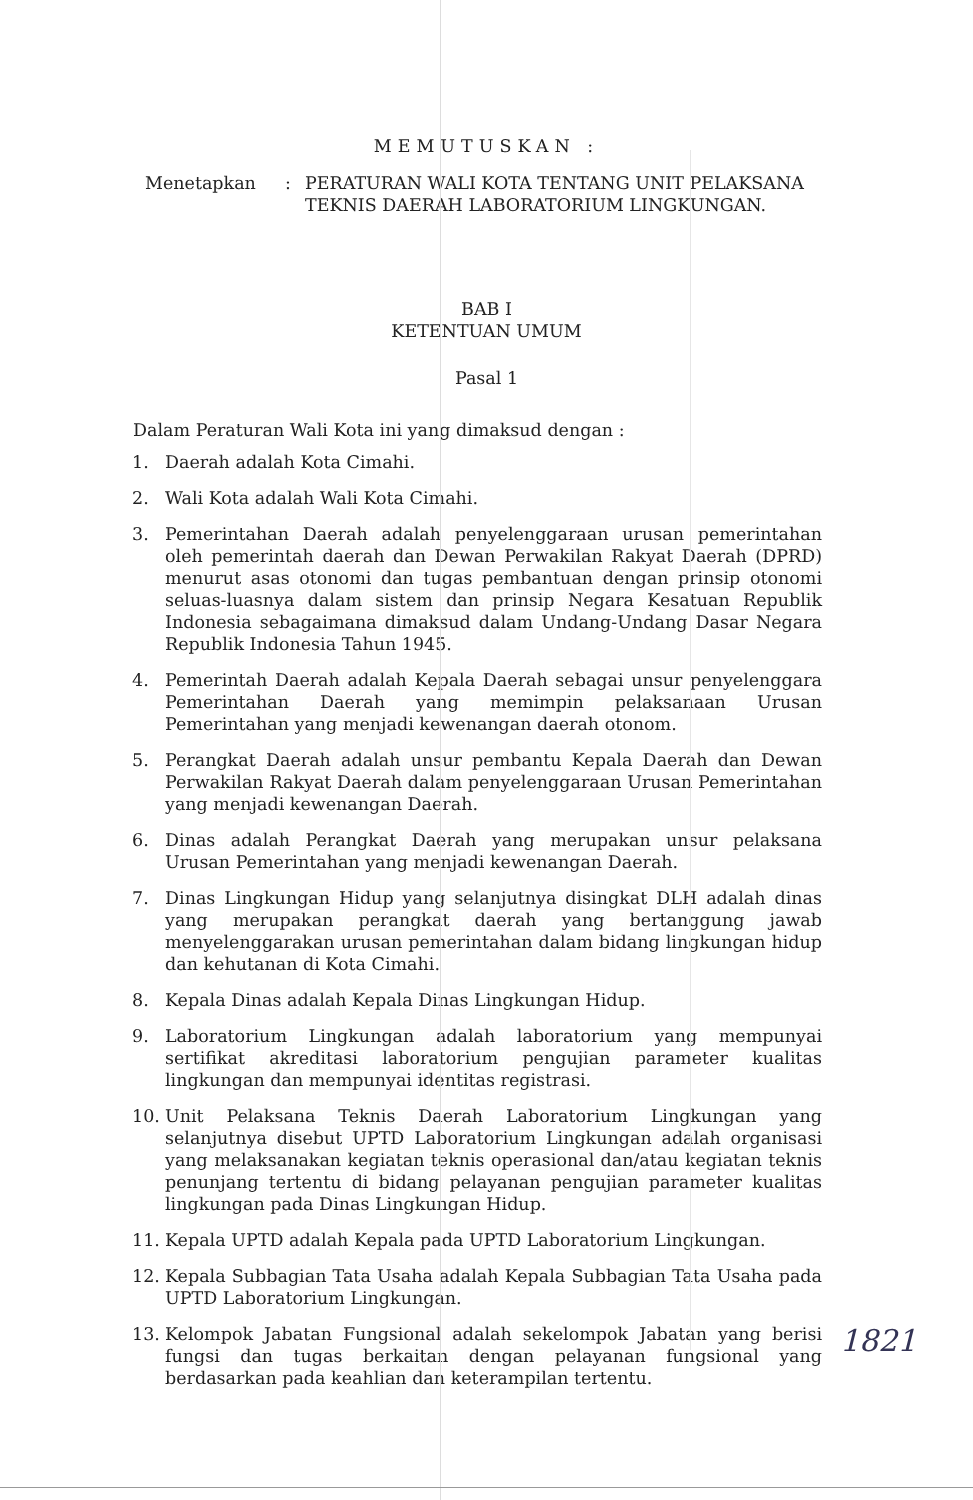MEMUTUSKAN :
Menetapkan : PERATURAN WALI KOTA TENTANG UNIT PELAKSANA TEKNIS DAERAH LABORATORIUM LINGKUNGAN.
BAB I
KETENTUAN UMUM
Pasal 1
Dalam Peraturan Wali Kota ini yang dimaksud dengan :
1. Daerah adalah Kota Cimahi.
2. Wali Kota adalah Wali Kota Cimahi.
3. Pemerintahan Daerah adalah penyelenggaraan urusan pemerintahan oleh pemerintah daerah dan Dewan Perwakilan Rakyat Daerah (DPRD) menurut asas otonomi dan tugas pembantuan dengan prinsip otonomi seluas-luasnya dalam sistem dan prinsip Negara Kesatuan Republik Indonesia sebagaimana dimaksud dalam Undang-Undang Dasar Negara Republik Indonesia Tahun 1945.
4. Pemerintah Daerah adalah Kepala Daerah sebagai unsur penyelenggara Pemerintahan Daerah yang memimpin pelaksanaan Urusan Pemerintahan yang menjadi kewenangan daerah otonom.
5. Perangkat Daerah adalah unsur pembantu Kepala Daerah dan Dewan Perwakilan Rakyat Daerah dalam penyelenggaraan Urusan Pemerintahan yang menjadi kewenangan Daerah.
6. Dinas adalah Perangkat Daerah yang merupakan unsur pelaksana Urusan Pemerintahan yang menjadi kewenangan Daerah.
7. Dinas Lingkungan Hidup yang selanjutnya disingkat DLH adalah dinas yang merupakan perangkat daerah yang bertanggung jawab menyelenggarakan urusan pemerintahan dalam bidang lingkungan hidup dan kehutanan di Kota Cimahi.
8. Kepala Dinas adalah Kepala Dinas Lingkungan Hidup.
9. Laboratorium Lingkungan adalah laboratorium yang mempunyai sertifikat akreditasi laboratorium pengujian parameter kualitas lingkungan dan mempunyai identitas registrasi.
10. Unit Pelaksana Teknis Daerah Laboratorium Lingkungan yang selanjutnya disebut UPTD Laboratorium Lingkungan adalah organisasi yang melaksanakan kegiatan teknis operasional dan/atau kegiatan teknis penunjang tertentu di bidang pelayanan pengujian parameter kualitas lingkungan pada Dinas Lingkungan Hidup.
11. Kepala UPTD adalah Kepala pada UPTD Laboratorium Lingkungan.
12. Kepala Subbagian Tata Usaha adalah Kepala Subbagian Tata Usaha pada UPTD Laboratorium Lingkungan.
13. Kelompok Jabatan Fungsional adalah sekelompok Jabatan yang berisi fungsi dan tugas berkaitan dengan pelayanan fungsional yang berdasarkan pada keahlian dan keterampilan tertentu.
1821